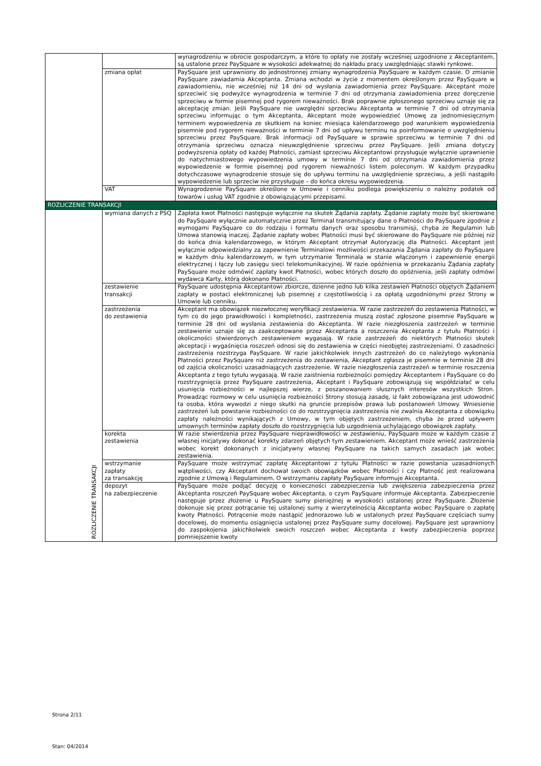| | | wynagrodzeniu w obrocie gospodarczym, a które to opłaty nie zostały wcześniej uzgodnione z Akceptantem, są ustalone przez PaySquare w wysokości adekwatnej do nakładu pracy uwzględniając stawki rynkowe. |
| | zmiana opłat | PaySquare jest uprawniony do jednostronnej zmiany wynagrodzenia PaySquare w każdym czasie. O zmianie PaySquare zawiadamia Akceptanta. Zmiana wchodzi w życie z momentem określonym przez PaySquare w zawiadomieniu, nie wcześniej niż 14 dni od wysłania zawiadomienia przez PaySquare. Akceptant może sprzeciwić się podwyżce wynagrodzenia w terminie 7 dni od otrzymania zawiadomienia przez doręczenie sprzeciwu w formie pisemnej pod rygorem nieważności. Brak poprawnie zgłoszonego sprzeciwu uznaje się za akceptację zmian. Jeśli PaySquare nie uwzględni sprzeciwu Akceptanta w terminie 7 dni od otrzymania sprzeciwu informując o tym Akceptanta, Akceptant może wypowiedzieć Umowę za jednomiesięcznym terminem wypowiedzenia ze skutkiem na koniec miesiąca kalendarzowego pod warunkiem wypowiedzenia pisemnie pod rygorem nieważności w terminie 7 dni od upływu terminu na poinformowanie o uwzględnieniu sprzeciwu przez PaySquare. Brak informacji od PaySquare w sprawie sprzeciwu w terminie 7 dni od otrzymania sprzeciwu oznacza nieuwzględnienie sprzeciwu przez PaySquare. Jeśli zmiana dotyczy podwyższenia opłaty od każdej Płatności, zamiast sprzeciwu Akceptantowi przysługuje wyłącznie uprawnienie do natychmiastowego wypowiedzenia umowy w terminie 7 dni od otrzymania zawiadomienia przez wypowiedzenie w formie pisemnej pod rygorem nieważności listem poleconym. W każdym przypadku dotychczasowe wynagrodzenie stosuje się do upływu terminu na uwzględnienie sprzeciwu, a jeśli nastąpiło wypowiedzenie lub sprzeciw nie przysługuje – do końca okresu wypowiedzenia. |
| | VAT | Wynagrodzenie PaySquare określone w Umowie i cenniku podlega powiększeniu o należny podatek od towarów i usług VAT zgodnie z obowiązującymi przepisami. |
| ROZLICZENIE TRANSAKCJI | | |
| ROZLICZENIE TRANSAKCJI | wymiana danych z PSQ | Zapłata kwot Płatności następuje wyłącznie na skutek Żądania zapłaty. Żądanie zapłaty może być skierowane do PaySquare wyłącznie automatycznie przez Terminal transmitujący dane o Płatności do PaySquare zgodnie z wymogami PaySquare co do rodzaju i formatu danych oraz sposobu transmisji, chyba że Regulamin lub Umowa stanowią inaczej. Żądanie zapłaty wobec Płatności musi być skierowane do PaySquare nie później niż do końca dnia kalendarzowego, w którym Akceptant otrzymał Autoryzację dla Płatności. Akceptant jest wyłącznie odpowiedzialny za zapewnienie Terminalowi możliwości przekazania Żądania zapłaty do PaySquare w każdym dniu kalendarzowym, w tym utrzymanie Terminala w stanie włączonym i zapewnienie energii elektrycznej i łączy lub zasięgu sieci telekomunikacyjnej. W razie opóźnienia w przekazaniu Żądania zapłaty PaySquare może odmówić zapłaty kwot Płatności, wobec których doszło do opóźnienia, jeśli zapłaty odmówi wydawca Karty, którą dokonano Płatności. |
| | zestawienie transakcji | PaySquare udostępnia Akceptantowi zbiorcze, dzienne jedno lub kilka zestawień Płatności objętych Żądaniem zapłaty w postaci elektronicznej lub pisemnej z częstotliwością i za opłatą uzgodnionymi przez Strony w Umowie lub cenniku. |
| | zastrzeżenia do zestawienia | Akceptant ma obowiązek niezwłocznej weryfikacji zestawienia. W razie zastrzeżeń do zestawienia Płatności, w tym co do jego prawidłowości i kompletności, zastrzeżenia muszą zostać zgłoszone pisemnie PaySquare w terminie 28 dni od wysłania zestawienia do Akceptanta. W razie niezgłoszenia zastrzeżeń w terminie zestawienie uznaje się za zaakceptowane przez Akceptanta a roszczenia Akceptanta z tytułu Płatności i okoliczności stwierdzonych zestawieniem wygasają. W razie zastrzeżeń do niektórych Płatności skutek akceptacji i wygaśnięcia roszczeń odnosi się do zestawienia w części nieobjętej zastrzeżeniami. O zasadności zastrzeżenia rozstrzyga PaySquare. W razie jakichkolwiek innych zastrzeżeń do co należytego wykonania Płatności przez PaySquare niż zastrzeżenia do zestawienia, Akceptant zgłasza je pisemnie w terminie 28 dni od zajścia okoliczności uzasadniających zastrzeżenie. W razie niezgłoszenia zastrzeżeń w terminie roszczenia Akceptanta z tego tytułu wygasają. W razie zaistnienia rozbieżności pomiędzy Akceptantem i PaySquare co do rozstrzygnięcia przez PaySquare zastrzeżenia, Akceptant i PaySquare zobowiązują się współdziałać w celu usunięcia rozbieżności w najlepszej wierze, z poszanowaniem słusznych interesów wszystkich Stron. Prowadząc rozmowy w celu usunięcia rozbieżności Strony stosują zasadę, iż fakt zobowiązana jest udowodnić ta osoba, która wywodzi z niego skutki na gruncie przepisów prawa lub postanowień Umowy. Wniesienie zastrzeżeń lub powstanie rozbieżności co do rozstrzygnięcia zastrzeżenia nie zwalnia Akceptanta z obowiązku zapłaty należności wynikających z Umowy, w tym objętych zastrzeżeniem, chyba że przed upływem umownych terminów zapłaty doszło do rozstrzygnięcia lub uzgodnienia uchylającego obowiązek zapłaty. |
| | korekta zestawienia | W razie stwierdzenia przez PaySquare nieprawidłowości w zestawieniu, PaySquare może w każdym czasie z własnej inicjatywy dokonać korekty zdarzeń objętych tym zestawieniem. Akceptant może wnieść zastrzeżenia wobec korekt dokonanych z inicjatywny własnej PaySquare na takich samych zasadach jak wobec zestawienia. |
| | wstrzymanie zapłaty za transakcję | PaySquare może wstrzymać zapłatę Akceptantowi z tytułu Płatności w razie powstania uzasadnionych wątpliwości, czy Akceptant dochował swoich obowiązków wobec Płatności i czy Płatność jest realizowana zgodnie z Umową i Regulaminem. O wstrzymaniu zapłaty PaySquare informuje Akceptanta. |
| | depozyt na zabezpieczenie | PaySquare może podjąć decyzję o konieczności zabezpieczenia lub zwiększenia zabezpieczenia przez Akceptanta roszczeń PaySquare wobec Akceptanta, o czym PaySquare informuje Akceptanta. Zabezpieczenie następuje przez złożenie u PaySquare sumy pieniężnej w wysokości ustalonej przez PaySquare. Złożenie dokonuje się przez potrącanie tej ustalonej sumy z wierzytelnością Akceptanta wobec PaySquare o zapłatę kwoty Płatności. Potrącenie może nastąpić jednorazowo lub w ustalonych przez PaySquare częściach sumy docelowej, do momentu osiągnięcia ustalonej przez PaySquare sumy docelowej. PaySquare jest uprawniony do zaspokojenia jakichkolwiek swoich roszczeń wobec Akceptanta z kwoty zabezpieczenia poprzez pomniejszenie kwoty |
Strona 2/11
Stan: 04/2014